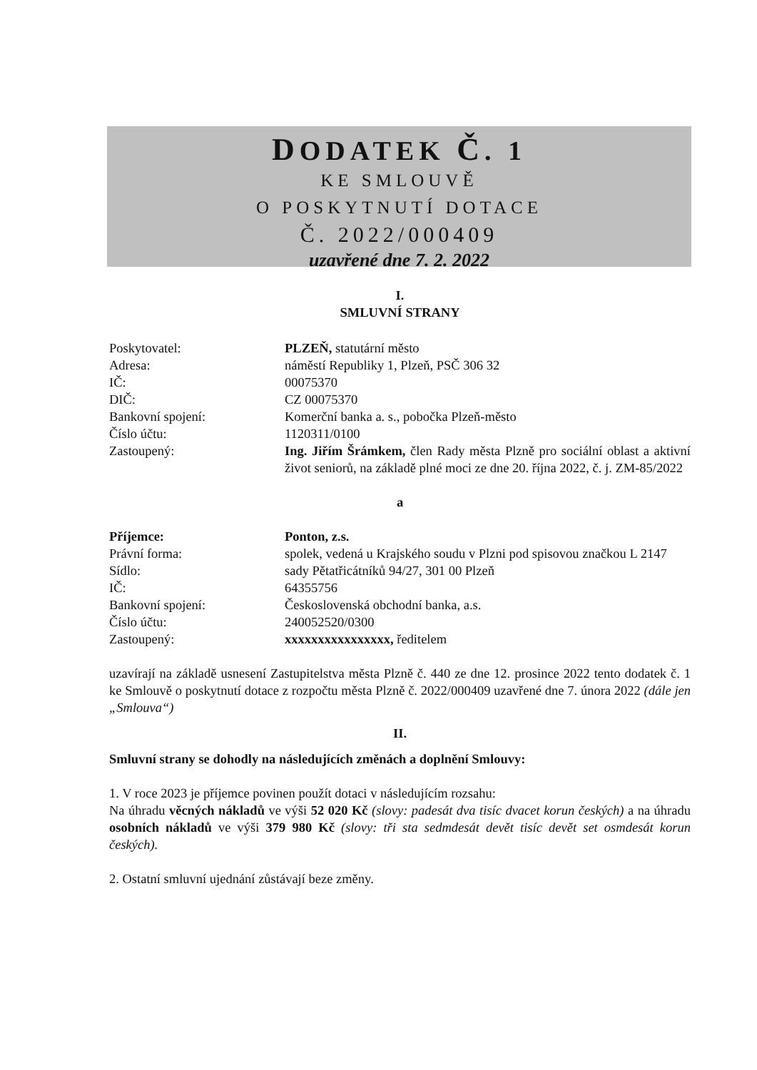DODATEK Č. 1
KE SMLOUVĚ
O POSKYTNUTÍ DOTACE
Č. 2022/000409
uzavřené dne 7. 2. 2022
I.
SMLUVNÍ STRANY
Poskytovatel: PLZEŇ, statutární město
Adresa: náměstí Republiky 1, Plzeň, PSČ 306 32
IČ: 00075370
DIČ: CZ 00075370
Bankovní spojení: Komerční banka a. s., pobočka Plzeň-město
Číslo účtu: 1120311/0100
Zastoupený: Ing. Jiřím Šrámkem, člen Rady města Plzně pro sociální oblast a aktivní život seniorů, na základě plné moci ze dne 20. října 2022, č. j. ZM-85/2022
a
Příjemce: Ponton, z.s.
Právní forma: spolek, vedená u Krajského soudu v Plzni pod spisovou značkou L 2147
Sídlo: sady Pětatřicátníků 94/27, 301 00 Plzeň
IČ: 64355756
Bankovní spojení: Československá obchodní banka, a.s.
Číslo účtu: 240052520/0300
Zastoupený: xxxxxxxxxxxxxxxx, ředitelem
uzavírají na základě usnesení Zastupitelstva města Plzně č. 440 ze dne 12. prosince 2022 tento dodatek č. 1 ke Smlouvě o poskytnutí dotace z rozpočtu města Plzně č. 2022/000409 uzavřené dne 7. února 2022 (dále jen „Smlouva“)
II.
Smluvní strany se dohodly na následujících změnách a doplnění Smlouvy:
1. V roce 2023 je příjemce povinen použít dotaci v následujícím rozsahu:
Na úhradu věcných nákladů ve výši 52 020 Kč (slovy: padesát dva tisíc dvacet korun českých) a na úhradu osobních nákladů ve výši 379 980 Kč (slovy: tři sta sedmdesát devět tisíc devět set osmdesát korun českých).
2. Ostatní smluvní ujednání zůstávají beze změny.